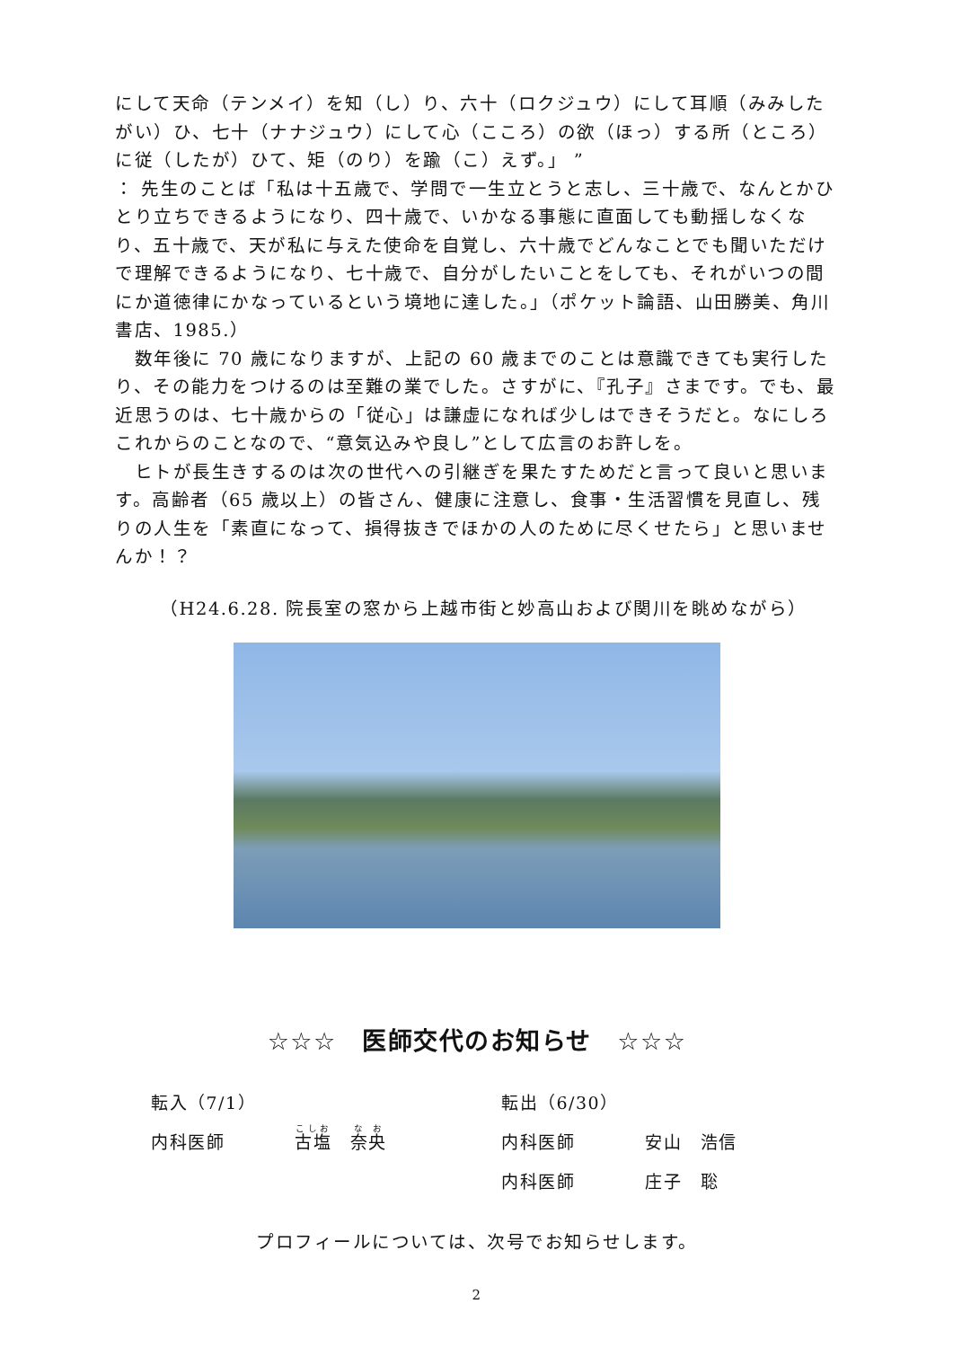にして天命（テンメイ）を知（し）り、六十（ロクジュウ）にして耳順（みみしたがい）ひ、七十（ナナジュウ）にして心（こころ）の欲（ほっ）する所（ところ）に従（したが）ひて、矩（のり）を踰（こ）えず。」 ”
： 先生のことば「私は十五歳で、学問で一生立とうと志し、三十歳で、なんとかひとり立ちできるようになり、四十歳で、いかなる事態に直面しても動揺しなくなり、五十歳で、天が私に与えた使命を自覚し、六十歳でどんなことでも聞いただけで理解できるようになり、七十歳で、自分がしたいことをしても、それがいつの間にか道徳律にかなっているという境地に達した。」（ポケット論語、山田勝美、角川書店、1985.）
　数年後に 70 歳になりますが、上記の 60 歳までのことは意識できても実行したり、その能力をつけるのは至難の業でした。さすがに、『孔子』さまです。でも、最近思うのは、七十歳からの「従心」は謙虚になれば少しはできそうだと。なにしろこれからのことなので、“意気込みや良し”として広言のお許しを。
　ヒトが長生きするのは次の世代への引継ぎを果たすためだと言って良いと思います。高齢者（65 歳以上）の皆さん、健康に注意し、食事・生活習慣を見直し、残りの人生を「素直になって、損得抜きでほかの人のために尽くせたら」と思いませんか！？
（H24.6.28. 院長室の窓から上越市街と妙高山および関川を眺めながら）
☆☆☆　医師交代のお知らせ　☆☆☆
転入（7/1）
内科医師 古塩　奈央
転出（6/30）
内科医師 安山　浩信
内科医師 庄子　聡
プロフィールについては、次号でお知らせします。
2